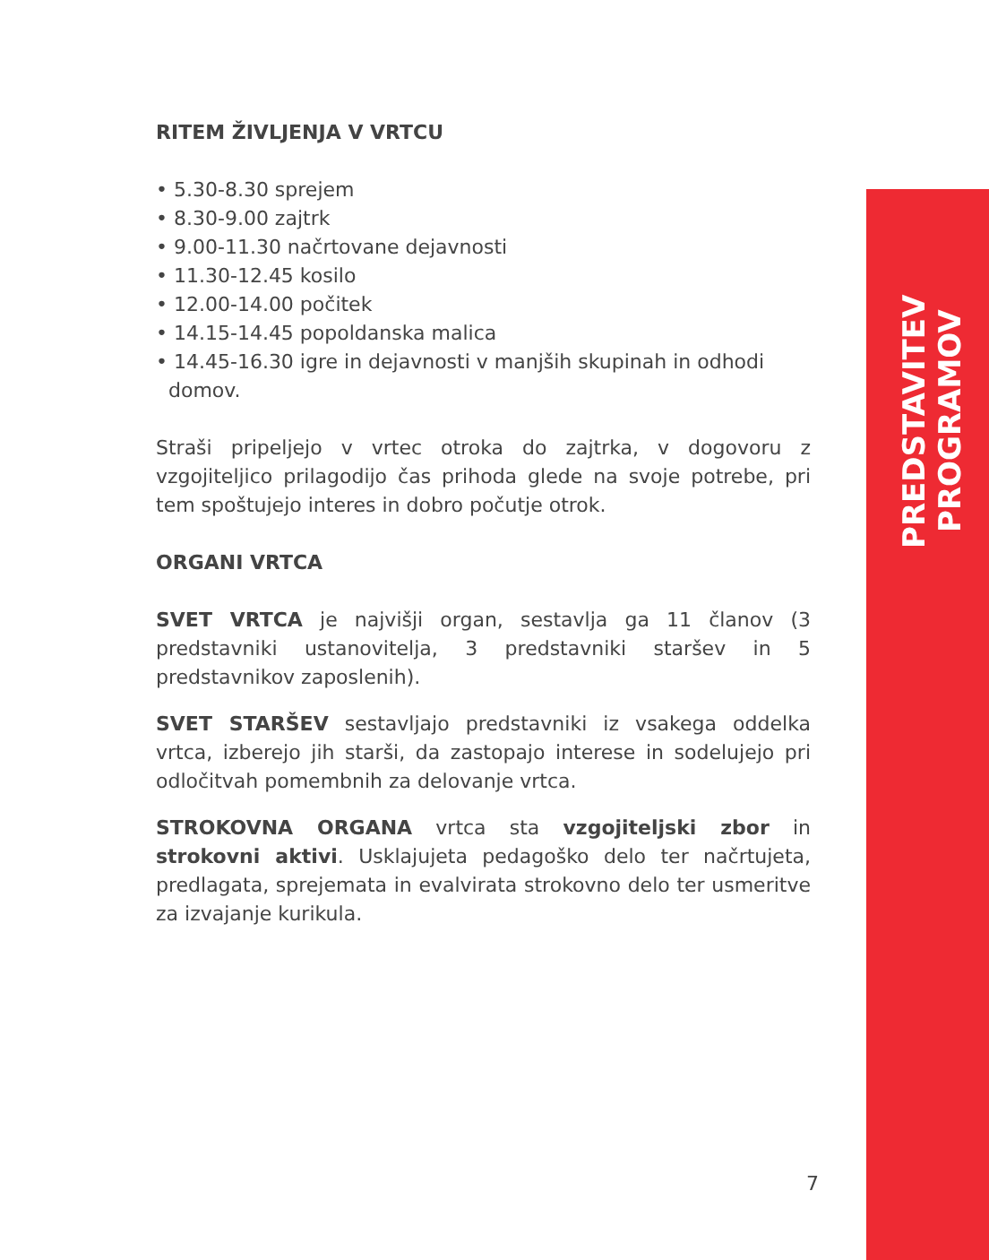RITEM ŽIVLJENJA V VRTCU
• 5.30-8.30 sprejem
• 8.30-9.00 zajtrk
• 9.00-11.30 načrtovane dejavnosti
• 11.30-12.45 kosilo
• 12.00-14.00 počitek
• 14.15-14.45 popoldanska malica
• 14.45-16.30 igre in dejavnosti v manjših skupinah in odhodi
domov.
Straši pripeljejo v vrtec otroka do zajtrka, v dogovoru z vzgojiteljico prilagodijo čas prihoda glede na svoje potrebe, pri tem spoštujejo interes in dobro počutje otrok.
ORGANI VRTCA
SVET VRTCA je najvišji organ, sestavlja ga 11 članov (3 predstavniki ustanovitelja, 3 predstavniki staršev in 5 predstavnikov zaposlenih).
SVET STARŠEV sestavljajo predstavniki iz vsakega oddelka vrtca, izberejo jih starši, da zastopajo interese in sodelujejo pri odločitvah pomembnih za delovanje vrtca.
STROKOVNA ORGANA vrtca sta vzgojiteljski zbor in strokovni aktivi. Usklajujeta pedagoško delo ter načrtujeta, predlagata, sprejemata in evalvirata strokovno delo ter usmeritve za izvajanje kurikula.
PREDSTAVITEV PROGRAMOV
7